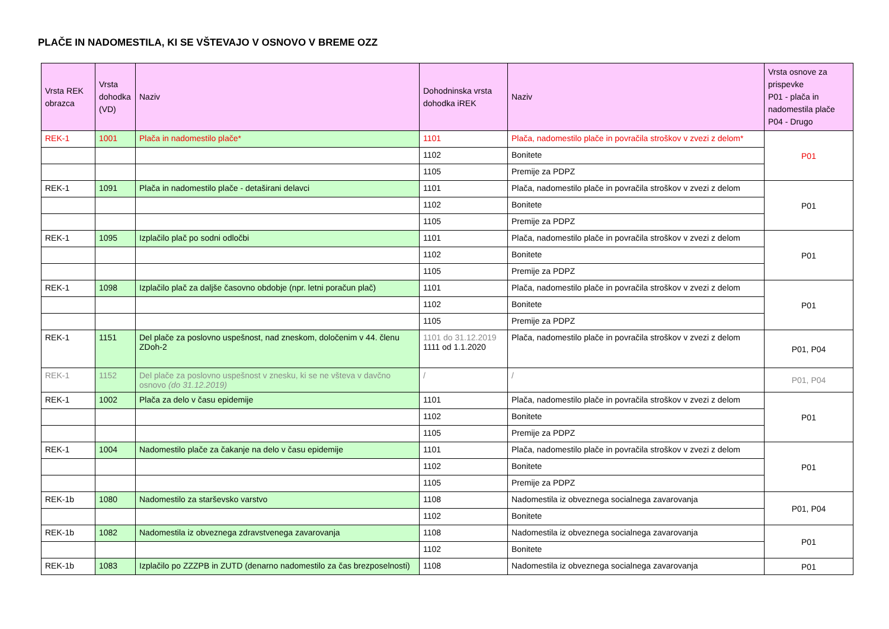PLAČE IN NADOMESTILA, KI SE VŠTEVAJO V OSNOVO V BREME OZZ
| Vrsta REK obrazca | Vrsta dohodka (VD) | Naziv | Dohodninska vrsta dohodka iREK | Naziv | Vrsta osnove za prispevke P01 - plača in nadomestila plače P04 - Drugo |
| --- | --- | --- | --- | --- | --- |
| REK-1 | 1001 | Plača in nadomestilo plače* | 1101 | Plača, nadomestilo plače in povračila stroškov v zvezi z delom* | P01 |
| | | | 1102 | Bonitete | |
| | | | 1105 | Premije za PDPZ | |
| REK-1 | 1091 | Plača in nadomestilo plače - detaširani delavci | 1101 | Plača, nadomestilo plače in povračila stroškov v zvezi z delom | P01 |
| | | | 1102 | Bonitete | |
| | | | 1105 | Premije za PDPZ | |
| REK-1 | 1095 | Izplačilo plač po sodni odločbi | 1101 | Plača, nadomestilo plače in povračila stroškov v zvezi z delom | P01 |
| | | | 1102 | Bonitete | |
| | | | 1105 | Premije za PDPZ | |
| REK-1 | 1098 | Izplačilo plač za daljše časovno obdobje (npr. letni poračun plač) | 1101 | Plača, nadomestilo plače in povračila stroškov v zvezi z delom | P01 |
| | | | 1102 | Bonitete | |
| | | | 1105 | Premije za PDPZ | |
| REK-1 | 1151 | Del plače za poslovno uspešnost, nad zneskom, določenim v 44. členu ZDoh-2 | 1101 do 31.12.2019 1111 od 1.1.2020 | Plača, nadomestilo plače in povračila stroškov v zvezi z delom | P01, P04 |
| REK-1 | 1152 | Del plače za poslovno uspešnost v znesku, ki se ne všteva v davčno osnovo (do 31.12.2019) | / | / | P01, P04 |
| REK-1 | 1002 | Plača za delo v času epidemije | 1101 | Plača, nadomestilo plače in povračila stroškov v zvezi z delom | P01 |
| | | | 1102 | Bonitete | |
| | | | 1105 | Premije za PDPZ | |
| REK-1 | 1004 | Nadomestilo plače za čakanje na delo v času epidemije | 1101 | Plača, nadomestilo plače in povračila stroškov v zvezi z delom | P01 |
| | | | 1102 | Bonitete | |
| | | | 1105 | Premije za PDPZ | |
| REK-1b | 1080 | Nadomestilo za starševsko varstvo | 1108 | Nadomestila iz obveznega socialnega zavarovanja | P01, P04 |
| | | | 1102 | Bonitete | |
| REK-1b | 1082 | Nadomestila iz obveznega zdravstvenega zavarovanja | 1108 | Nadomestila iz obveznega socialnega zavarovanja | P01 |
| | | | 1102 | Bonitete | |
| REK-1b | 1083 | Izplačilo po ZZZPB in ZUTD (denarno nadomestilo za čas brezposelnosti) | 1108 | Nadomestila iz obveznega socialnega zavarovanja | P01 |